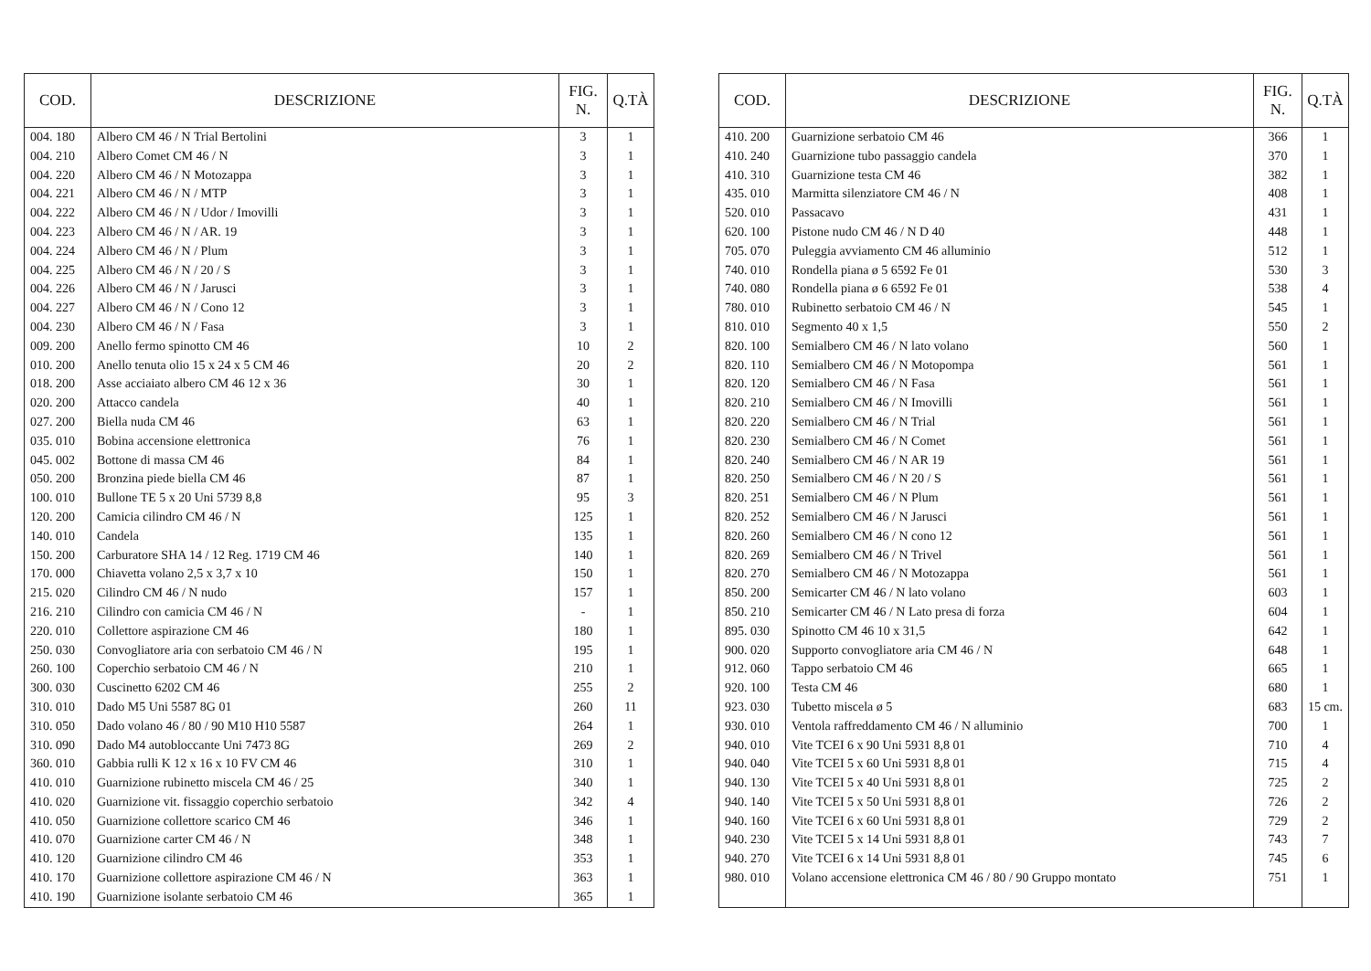| COD. | DESCRIZIONE | FIG. N. | Q.TÀ |
| --- | --- | --- | --- |
| 004. 180 | Albero CM 46 / N Trial Bertolini | 3 | 1 |
| 004. 210 | Albero Comet CM 46 / N | 3 | 1 |
| 004. 220 | Albero CM 46 / N Motozappa | 3 | 1 |
| 004. 221 | Albero CM 46 / N / MTP | 3 | 1 |
| 004. 222 | Albero CM 46 / N / Udor / Imovilli | 3 | 1 |
| 004. 223 | Albero CM 46 / N / AR. 19 | 3 | 1 |
| 004. 224 | Albero CM 46 / N / Plum | 3 | 1 |
| 004. 225 | Albero CM 46 / N / 20 / S | 3 | 1 |
| 004. 226 | Albero CM 46 / N / Jarusci | 3 | 1 |
| 004. 227 | Albero CM 46 / N / Cono 12 | 3 | 1 |
| 004. 230 | Albero CM 46 / N / Fasa | 3 | 1 |
| 009. 200 | Anello fermo spinotto CM 46 | 10 | 2 |
| 010. 200 | Anello tenuta olio 15 x 24 x 5 CM 46 | 20 | 2 |
| 018. 200 | Asse acciaiato albero CM 46 12 x 36 | 30 | 1 |
| 020. 200 | Attacco candela | 40 | 1 |
| 027. 200 | Biella nuda CM 46 | 63 | 1 |
| 035. 010 | Bobina accensione elettronica | 76 | 1 |
| 045. 002 | Bottone di massa CM 46 | 84 | 1 |
| 050. 200 | Bronzina piede biella CM 46 | 87 | 1 |
| 100. 010 | Bullone TE 5 x 20 Uni 5739 8,8 | 95 | 3 |
| 120. 200 | Camicia cilindro CM 46 / N | 125 | 1 |
| 140. 010 | Candela | 135 | 1 |
| 150. 200 | Carburatore SHA 14 / 12 Reg. 1719 CM 46 | 140 | 1 |
| 170. 000 | Chiavetta volano 2,5 x 3,7 x 10 | 150 | 1 |
| 215. 020 | Cilindro CM 46 / N nudo | 157 | 1 |
| 216. 210 | Cilindro con camicia CM 46 / N | - | 1 |
| 220. 010 | Collettore aspirazione CM 46 | 180 | 1 |
| 250. 030 | Convogliatore aria con serbatoio CM 46 / N | 195 | 1 |
| 260. 100 | Coperchio serbatoio CM 46 / N | 210 | 1 |
| 300. 030 | Cuscinetto 6202 CM 46 | 255 | 2 |
| 310. 010 | Dado M5 Uni 5587 8G 01 | 260 | 11 |
| 310. 050 | Dado volano 46 / 80 / 90 M10 H10 5587 | 264 | 1 |
| 310. 090 | Dado M4 autobloccante Uni 7473 8G | 269 | 2 |
| 360. 010 | Gabbia rulli K 12 x 16 x 10 FV CM 46 | 310 | 1 |
| 410. 010 | Guarnizione rubinetto miscela CM 46 / 25 | 340 | 1 |
| 410. 020 | Guarnizione vit. fissaggio coperchio serbatoio | 342 | 4 |
| 410. 050 | Guarnizione collettore scarico CM 46 | 346 | 1 |
| 410. 070 | Guarnizione carter CM 46 / N | 348 | 1 |
| 410. 120 | Guarnizione cilindro CM 46 | 353 | 1 |
| 410. 170 | Guarnizione collettore aspirazione CM 46 / N | 363 | 1 |
| 410. 190 | Guarnizione isolante serbatoio CM 46 | 365 | 1 |
| COD. | DESCRIZIONE | FIG. N. | Q.TÀ |
| --- | --- | --- | --- |
| 410. 200 | Guarnizione serbatoio CM 46 | 366 | 1 |
| 410. 240 | Guarnizione tubo passaggio candela | 370 | 1 |
| 410. 310 | Guarnizione testa CM 46 | 382 | 1 |
| 435. 010 | Marmitta silenziatore CM 46 / N | 408 | 1 |
| 520. 010 | Passacavo | 431 | 1 |
| 620. 100 | Pistone nudo CM 46 / N D 40 | 448 | 1 |
| 705. 070 | Puleggia avviamento CM 46 alluminio | 512 | 1 |
| 740. 010 | Rondella piana ø 5 6592 Fe 01 | 530 | 3 |
| 740. 080 | Rondella piana ø 6 6592 Fe 01 | 538 | 4 |
| 780. 010 | Rubinetto serbatoio CM 46 / N | 545 | 1 |
| 810. 010 | Segmento 40 x 1,5 | 550 | 2 |
| 820. 100 | Semialbero CM 46 / N lato volano | 560 | 1 |
| 820. 110 | Semialbero CM 46 / N Motopompa | 561 | 1 |
| 820. 120 | Semialbero CM 46 / N Fasa | 561 | 1 |
| 820. 210 | Semialbero CM 46 / N Imovilli | 561 | 1 |
| 820. 220 | Semialbero CM 46 / N Trial | 561 | 1 |
| 820. 230 | Semialbero CM 46 / N Comet | 561 | 1 |
| 820. 240 | Semialbero CM 46 / N AR 19 | 561 | 1 |
| 820. 250 | Semialbero CM 46 / N 20 / S | 561 | 1 |
| 820. 251 | Semialbero CM 46 / N Plum | 561 | 1 |
| 820. 252 | Semialbero CM 46 / N Jarusci | 561 | 1 |
| 820. 260 | Semialbero CM 46 / N cono 12 | 561 | 1 |
| 820. 269 | Semialbero CM 46 / N Trivel | 561 | 1 |
| 820. 270 | Semialbero CM 46 / N Motozappa | 561 | 1 |
| 850. 200 | Semicarter CM 46 / N lato volano | 603 | 1 |
| 850. 210 | Semicarter CM 46 / N Lato presa di forza | 604 | 1 |
| 895. 030 | Spinotto CM 46 10 x 31,5 | 642 | 1 |
| 900. 020 | Supporto convogliatore aria CM 46 / N | 648 | 1 |
| 912. 060 | Tappo serbatoio CM 46 | 665 | 1 |
| 920. 100 | Testa CM 46 | 680 | 1 |
| 923. 030 | Tubetto miscela ø 5 | 683 | 15 cm. |
| 930. 010 | Ventola raffreddamento CM 46 / N alluminio | 700 | 1 |
| 940. 010 | Vite TCEI 6 x 90 Uni 5931 8,8 01 | 710 | 4 |
| 940. 040 | Vite TCEI 5 x 60 Uni 5931 8,8 01 | 715 | 4 |
| 940. 130 | Vite TCEI 5 x 40 Uni 5931 8,8 01 | 725 | 2 |
| 940. 140 | Vite TCEI 5 x 50 Uni 5931 8,8 01 | 726 | 2 |
| 940. 160 | Vite TCEI 6 x 60 Uni 5931 8,8 01 | 729 | 2 |
| 940. 230 | Vite TCEI 5 x 14 Uni 5931 8,8 01 | 743 | 7 |
| 940. 270 | Vite TCEI 6 x 14 Uni 5931 8,8 01 | 745 | 6 |
| 980. 010 | Volano accensione elettronica CM 46 / 80 / 90 Gruppo montato | 751 | 1 |